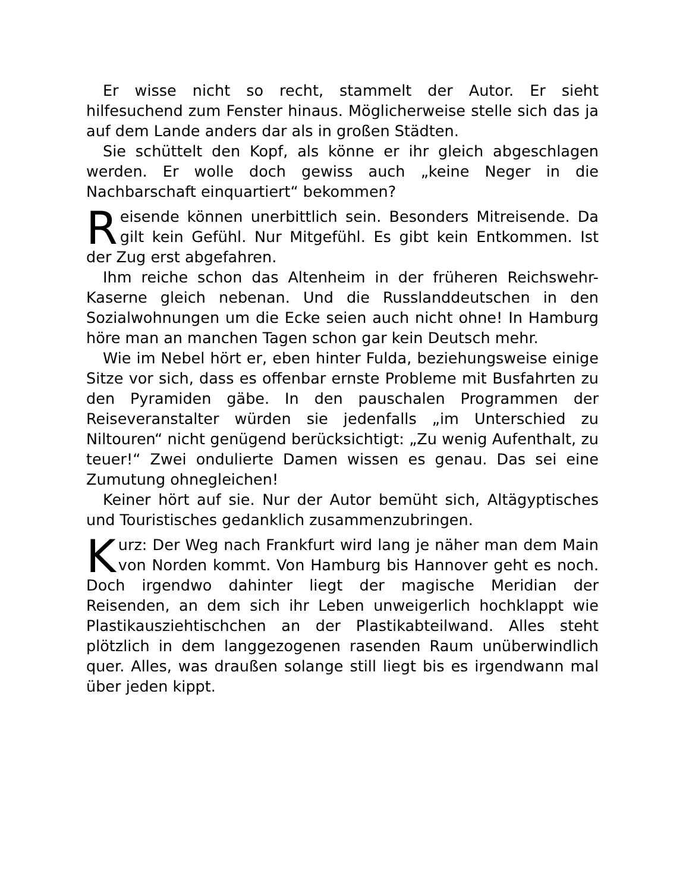Er wisse nicht so recht, stammelt der Autor. Er sieht hilfesuchend zum Fenster hinaus. Möglicherweise stelle sich das ja auf dem Lande anders dar als in großen Städten.
Sie schüttelt den Kopf, als könne er ihr gleich abgeschlagen werden. Er wolle doch gewiss auch „keine Neger in die Nachbarschaft einquartiert“ bekommen?
Reisende können unerbittlich sein. Besonders Mitreisende. Da gilt kein Gefühl. Nur Mitgefühl. Es gibt kein Entkommen. Ist der Zug erst abgefahren.
Ihm reiche schon das Altenheim in der früheren Reichswehr-Kaserne gleich nebenan. Und die Russlanddeutschen in den Sozialwohnungen um die Ecke seien auch nicht ohne! In Hamburg höre man an manchen Tagen schon gar kein Deutsch mehr.
Wie im Nebel hört er, eben hinter Fulda, beziehungsweise einige Sitze vor sich, dass es offenbar ernste Probleme mit Busfahrten zu den Pyramiden gäbe. In den pauschalen Programmen der Reiseveranstalter würden sie jedenfalls „im Unterschied zu Niltouren“ nicht genügend berücksichtigt: „Zu wenig Aufenthalt, zu teuer!“ Zwei ondulierte Damen wissen es genau. Das sei eine Zumutung ohnegleichen!
Keiner hört auf sie. Nur der Autor bemüht sich, Altägyptisches und Touristisches gedanklich zusammenzubringen.
Kurz: Der Weg nach Frankfurt wird lang je näher man dem Main von Norden kommt. Von Hamburg bis Hannover geht es noch. Doch irgendwo dahinter liegt der magische Meridian der Reisenden, an dem sich ihr Leben unweigerlich hochklappt wie Plastikausziehtischchen an der Plastikabteilwand. Alles steht plötzlich in dem langgezogenen rasenden Raum unüberwindlich quer. Alles, was draußen solange still liegt bis es irgendwann mal über jeden kippt.